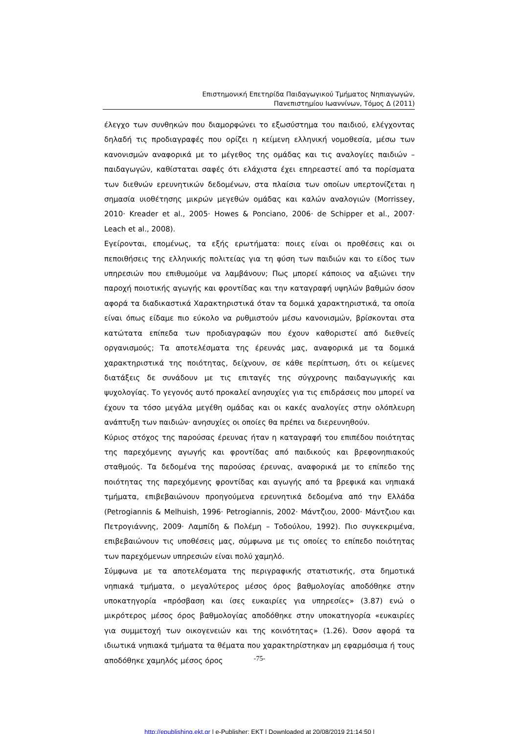Επιστημονική Επετηρίδα Παιδαγωγικού Τμήματος Νηπιαγωγών,
Πανεπιστημίου Ιωαννίνων, Τόμος Δ (2011)
έλεγχο των συνθηκών που διαμορφώνει το εξωσύστημα του παιδιού, ελέγχοντας δηλαδή τις προδιαγραφές που ορίζει η κείμενη ελληνική νομοθεσία, μέσω των κανονισμών αναφορικά με το μέγεθος της ομάδας και τις αναλογίες παιδιών – παιδαγωγών, καθίσταται σαφές ότι ελάχιστα έχει επηρεαστεί από τα πορίσματα των διεθνών ερευνητικών δεδομένων, στα πλαίσια των οποίων υπερτονίζεται η σημασία υιοθέτησης μικρών μεγεθών ομάδας και καλών αναλογιών (Morrissey, 2010· Kreader et al., 2005· Howes & Ponciano, 2006· de Schipper et al., 2007· Leach et al., 2008).
Εγείρονται, επομένως, τα εξής ερωτήματα: ποιες είναι οι προθέσεις και οι πεποιθήσεις της ελληνικής πολιτείας για τη φύση των παιδιών και το είδος των υπηρεσιών που επιθυμούμε να λαμβάνουν; Πως μπορεί κάποιος να αξιώνει την παροχή ποιοτικής αγωγής και φροντίδας και την καταγραφή υψηλών βαθμών όσον αφορά τα διαδικαστικά Χαρακτηριστικά όταν τα δομικά χαρακτηριστικά, τα οποία είναι όπως είδαμε πιο εύκολο να ρυθμιστούν μέσω κανονισμών, βρίσκονται στα κατώτατα επίπεδα των προδιαγραφών που έχουν καθοριστεί από διεθνείς οργανισμούς; Τα αποτελέσματα της έρευνάς μας, αναφορικά με τα δομικά χαρακτηριστικά της ποιότητας, δείχνουν, σε κάθε περίπτωση, ότι οι κείμενες διατάξεις δε συνάδουν με τις επιταγές της σύγχρονης παιδαγωγικής και ψυχολογίας. Το γεγονός αυτό προκαλεί ανησυχίες για τις επιδράσεις που μπορεί να έχουν τα τόσο μεγάλα μεγέθη ομάδας και οι κακές αναλογίες στην ολόπλευρη ανάπτυξη των παιδιών· ανησυχίες οι οποίες θα πρέπει να διερευνηθούν.
Κύριος στόχος της παρούσας έρευνας ήταν η καταγραφή του επιπέδου ποιότητας της παρεχόμενης αγωγής και φροντίδας από παιδικούς και βρεφονηπιακούς σταθμούς. Τα δεδομένα της παρούσας έρευνας, αναφορικά με το επίπεδο της ποιότητας της παρεχόμενης φροντίδας και αγωγής από τα βρεφικά και νηπιακά τμήματα, επιβεβαιώνουν προηγούμενα ερευνητικά δεδομένα από την Ελλάδα (Petrogiannis & Melhuish, 1996· Petrogiannis, 2002· Μάντζιου, 2000· Μάντζιου και Πετρογιάννης, 2009· Λαμπίδη & Πολέμη – Τοδούλου, 1992). Πιο συγκεκριμένα, επιβεβαιώνουν τις υποθέσεις μας, σύμφωνα με τις οποίες το επίπεδο ποιότητας των παρεχόμενων υπηρεσιών είναι πολύ χαμηλό.
Σύμφωνα με τα αποτελέσματα της περιγραφικής στατιστικής, στα δημοτικά νηπιακά τμήματα, ο μεγαλύτερος μέσος όρος βαθμολογίας αποδόθηκε στην υποκατηγορία «πρόσβαση και ίσες ευκαιρίες για υπηρεσίες» (3.87) ενώ ο μικρότερος μέσος όρος βαθμολογίας αποδόθηκε στην υποκατηγορία «ευκαιρίες για συμμετοχή των οικογενειών και της κοινότητας» (1.26). Όσον αφορά τα ιδιωτικά νηπιακά τμήματα τα θέματα που χαρακτηρίστηκαν μη εφαρμόσιμα ή τους αποδόθηκε χαμηλός μέσος όρος
-75-
http://epublishing.ekt.gr | e-Publisher: EKT | Downloaded at 20/08/2019 21:14:50 |